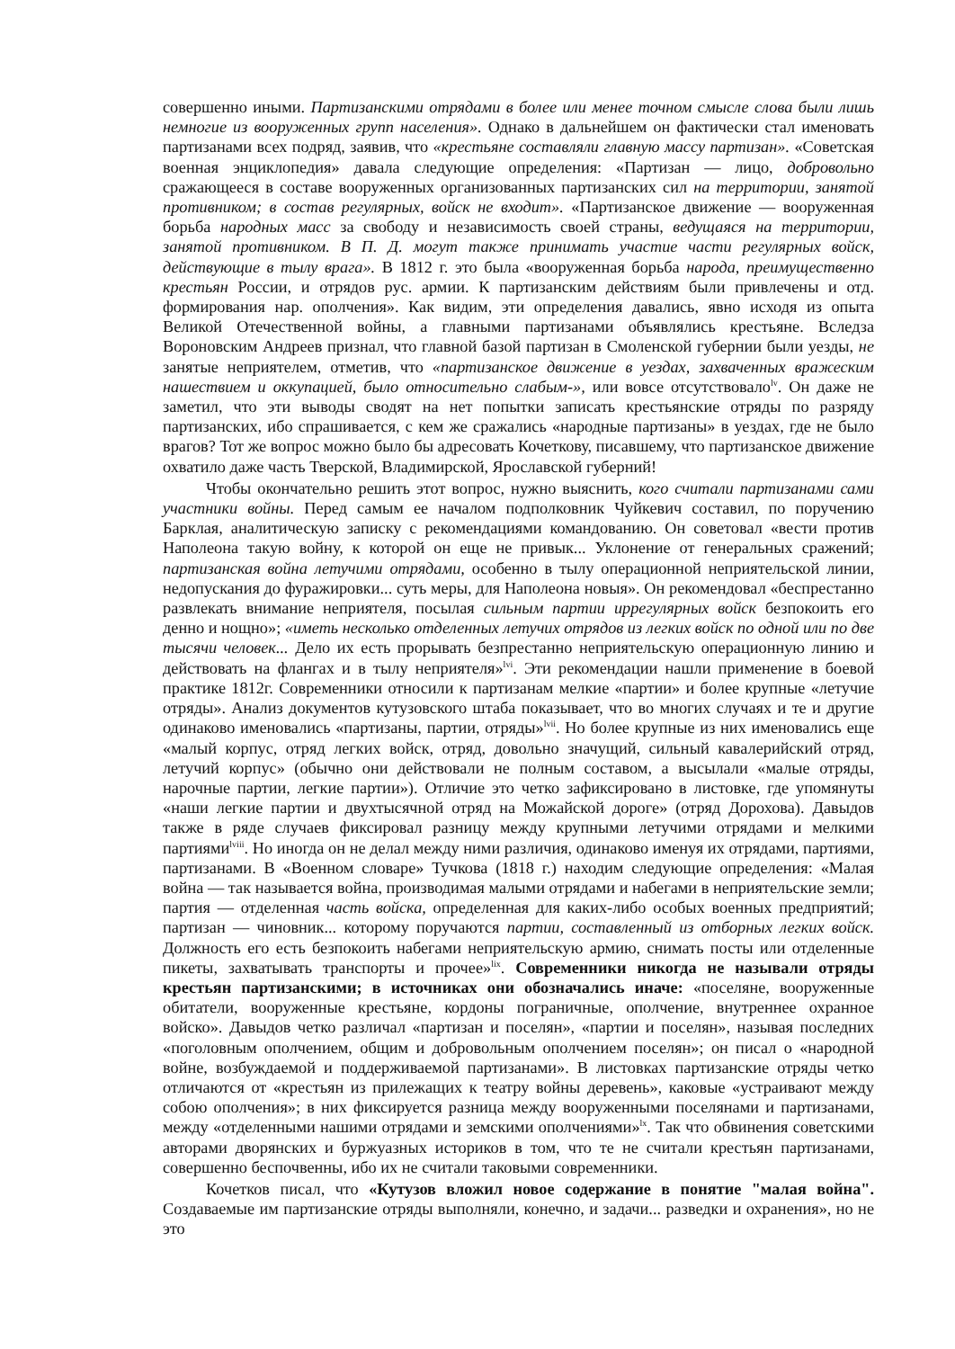совершенно иными. Партизанскими отрядами в более или менее точном смысле слова были лишь немногие из вооруженных групп населения». Однако в дальнейшем он фактически стал именовать партизанами всех подряд, заявив, что «крестьяне составляли главную массу партизан». «Советская военная энциклопедия» давала следующие определения: «Партизан — лицо, добровольно сражающееся в составе вооруженных организованных партизанских сил на территории, занятой противником; в состав регулярных, войск не входит». «Партизанское движение — вооруженная борьба народных масс за свободу и независимость своей страны, ведущаяся на территории, занятой противником. В П. Д. могут также принимать участие части регулярных войск, действующие в тылу врага». В 1812 г. это была «вооруженная борьба народа, преимущественно крестьян России, и отрядов рус. армии. К партизанским действиям были привлечены и отд. формирования нар. ополчения». Как видим, эти определения давались, явно исходя из опыта Великой Отечественной войны, а главными партизанами объявлялись крестьяне. Вследза Вороновским Андреев признал, что главной базой партизан в Смоленской губернии были уезды, не занятые неприятелем, отметив, что «партизанское движение в уездах, захваченных вражеским нашествием и оккупацией, было относительно слабым-», или вовсе отсутствовало<sup>lv</sup>. Он даже не заметил, что эти выводы сводят на нет попытки записать крестьянские отряды по разряду партизанских, ибо спрашивается, с кем же сражались «народные партизаны» в уездах, где не было врагов? Тот же вопрос можно было бы адресовать Кочеткову, писавшему, что партизанское движение охватило даже часть Тверской, Владимирской, Ярославской губерний!
Чтобы окончательно решить этот вопрос, нужно выяснить, кого считали партизанами сами участники войны. Перед самым ее началом подполковник Чуйкевич составил, по поручению Барклая, аналитическую записку с рекомендациями командованию. Он советовал «вести против Наполеона такую войну, к которой он еще не привык... Уклонение от генеральных сражений; партизанская война летучими отрядами, особенно в тылу операционной неприятельской линии, недопускания до фуражировки... суть меры, для Наполеона новыя». Он рекомендовал «беспрестанно развлекать внимание неприятеля, посылая сильным партии иррегулярных войск безпокоить его денно и нощно»; «иметь несколько отделенных летучих отрядов из легких войск по одной или по две тысячи человек... Дело их есть прорывать безпрестанно неприятельскую операционную линию и действовать на флангах и в тылу неприятеля»<sup>lvi</sup>. Эти рекомендации нашли применение в боевой практике 1812г. Современники относили к партизанам мелкие «партии» и более крупные «летучие отряды». Анализ документов кутузовского штаба показывает, что во многих случаях и те и другие одинаково именовались «партизаны, партии, отряды»<sup>lvii</sup>. Но более крупные из них именовались еще «малый корпус, отряд легких войск, отряд, довольно значущий, сильный кавалерийский отряд, летучий корпус» (обычно они действовали не полным составом, а высылали «малые отряды, нарочные партии, легкие партии»). Отличие это четко зафиксировано в листовке, где упомянуты «наши легкие партии и двухтысячной отряд на Можайской дороге» (отряд Дорохова). Давыдов также в ряде случаев фиксировал разницу между крупными летучими отрядами и мелкими партиями<sup>lviii</sup>. Но иногда он не делал между ними различия, одинаково именуя их отрядами, партиями, партизанами. В «Военном словаре» Тучкова (1818 г.) находим следующие определения: «Малая война — так называется война, производимая малыми отрядами и набегами в неприятельские земли; партия — отделенная часть войска, определенная для каких-либо особых военных предприятий; партизан — чиновник... которому поручаются партии, составленный из отборных легких войск. Должность его есть безпокоить набегами неприятельскую армию, снимать посты или отделенные пикеты, захватывать транспорты и прочее»<sup>lix</sup>. Современники никогда не называли отряды крестьян партизанскими; в источниках они обозначались иначе: «поселяне, вооруженные обитатели, вооруженные крестьяне, кордоны пограничные, ополчение, внутреннее охранное войско». Давыдов четко различал «партизан и поселян», «партии и поселян», называя последних «поголовным ополчением, общим и добровольным ополчением поселян»; он писал о «народной войне, возбуждаемой и поддерживаемой партизанами». В листовках партизанские отряды четко отличаются от «крестьян из прилежащих к театру войны деревень», каковые «устраивают между собою ополчения»; в них фиксируется разница между вооруженными поселянами и партизанами, между «отделенными нашими отрядами и земскими ополчениями»<sup>lx</sup>. Так что обвинения советскими авторами дворянских и буржуазных историков в том, что те не считали крестьян партизанами, совершенно беспочвенны, ибо их не считали таковыми современники.
Кочетков писал, что «Кутузов вложил новое содержание в понятие "малая война". Создаваемые им партизанские отряды выполняли, конечно, и задачи... разведки и охранения», но не это